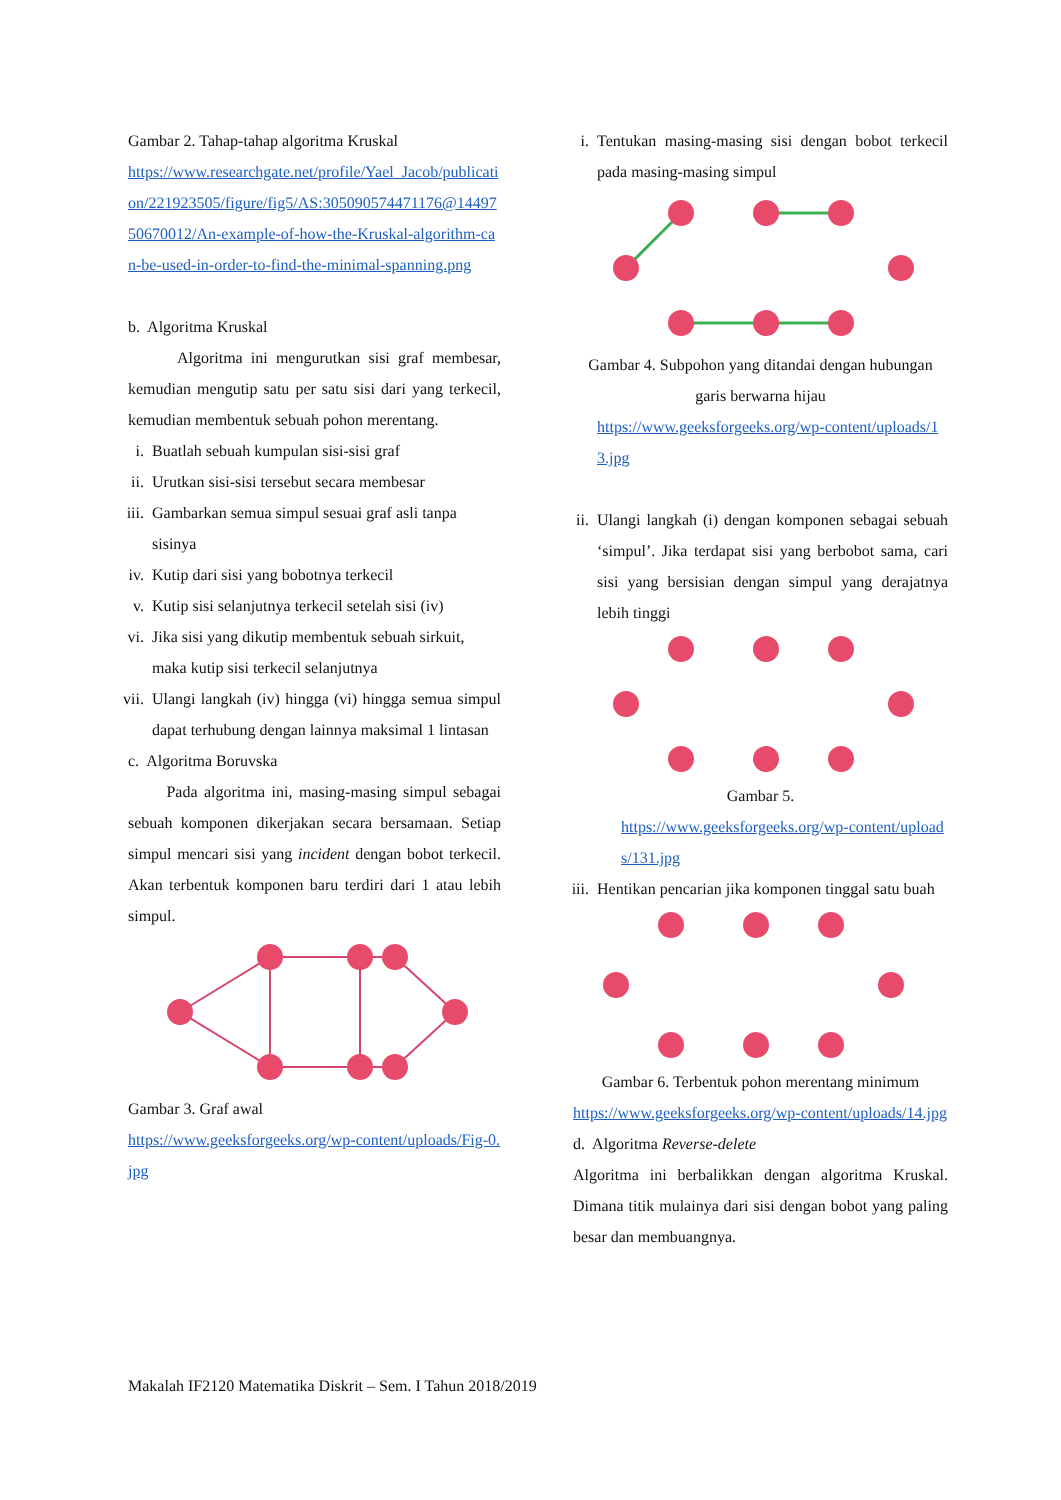Gambar 2. Tahap-tahap algoritma Kruskal
https://www.researchgate.net/profile/Yael_Jacob/publication/221923505/figure/fig5/AS:305090574471176@1449750670012/An-example-of-how-the-Kruskal-algorithm-can-be-used-in-order-to-find-the-minimal-spanning.png
b. Algoritma Kruskal
Algoritma ini mengurutkan sisi graf membesar, kemudian mengutip satu per satu sisi dari yang terkecil, kemudian membentuk sebuah pohon merentang.
i. Buatlah sebuah kumpulan sisi-sisi graf
ii. Urutkan sisi-sisi tersebut secara membesar
iii. Gambarkan semua simpul sesuai graf asli tanpa sisinya
iv. Kutip dari sisi yang bobotnya terkecil
v. Kutip sisi selanjutnya terkecil setelah sisi (iv)
vi. Jika sisi yang dikutip membentuk sebuah sirkuit, maka kutip sisi terkecil selanjutnya
vii. Ulangi langkah (iv) hingga (vi) hingga semua simpul dapat terhubung dengan lainnya maksimal 1 lintasan
c. Algoritma Boruvska
Pada algoritma ini, masing-masing simpul sebagai sebuah komponen dikerjakan secara bersamaan. Setiap simpul mencari sisi yang incident dengan bobot terkecil. Akan terbentuk komponen baru terdiri dari 1 atau lebih simpul.
Gambar 3. Graf awal
https://www.geeksforgeeks.org/wp-content/uploads/Fig-0.jpg
i. Tentukan masing-masing sisi dengan bobot terkecil pada masing-masing simpul
Gambar 4. Subpohon yang ditandai dengan hubungan garis berwarna hijau
https://www.geeksforgeeks.org/wp-content/uploads/13.jpg
ii. Ulangi langkah (i) dengan komponen sebagai sebuah ‘simpul’. Jika terdapat sisi yang berbobot sama, cari sisi yang bersisian dengan simpul yang derajatnya lebih tinggi
Gambar 5.
https://www.geeksforgeeks.org/wp-content/uploads/131.jpg
iii. Hentikan pencarian jika komponen tinggal satu buah
Gambar 6. Terbentuk pohon merentang minimum
https://www.geeksforgeeks.org/wp-content/uploads/14.jpg
d. Algoritma Reverse-delete
Algoritma ini berbalikkan dengan algoritma Kruskal. Dimana titik mulainya dari sisi dengan bobot yang paling besar dan membuangnya.
Makalah IF2120 Matematika Diskrit – Sem. I Tahun 2018/2019